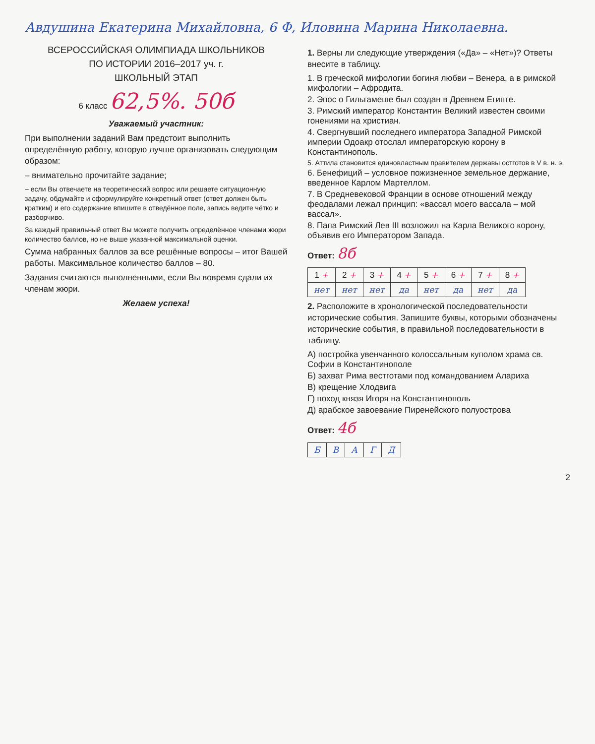Авдушина Екатерина Михайловна, 6 Ф, Иловина Марина Николаевна.
ВСЕРОССИЙСКАЯ ОЛИМПИАДА ШКОЛЬНИКОВ
ПО ИСТОРИИ 2016–2017 уч. г.
ШКОЛЬНЫЙ ЭТАП
6 класс 62,5%. 50б
Уважаемый участник:
При выполнении заданий Вам предстоит выполнить определённую работу, которую лучше организовать следующим образом:
– внимательно прочитайте задание;
– если Вы отвечаете на теоретический вопрос или решаете ситуационную задачу, обдумайте и сформулируйте конкретный ответ (ответ должен быть кратким) и его содержание впишите в отведённое поле, запись ведите чётко и разборчиво.
За каждый правильный ответ Вы можете получить определённое членами жюри количество баллов, но не выше указанной максимальной оценки.
Сумма набранных баллов за все решённые вопросы – итог Вашей работы. Максимальное количество баллов – 80.
Задания считаются выполненными, если Вы вовремя сдали их членам жюри.
Желаем успеха!
1. Верны ли следующие утверждения («Да» – «Нет»)? Ответы внесите в таблицу.
1. В греческой мифологии богиня любви – Венера, а в римской мифологии – Афродита.
2. Эпос о Гильгамеше был создан в Древнем Египте.
3. Римский император Константин Великий известен своими гонениями на христиан.
4. Свергнувший последнего императора Западной Римской империи Одоакр отослал императорскую корону в Константинополь.
5. Аттила становится единовластным правителем державы остготов в V в. н. э.
6. Бенефиций – условное пожизненное земельное держание, введенное Карлом Мартеллом.
7. В Средневековой Франции в основе отношений между феодалами лежал принцип: «вассал моего вассала – мой вассал».
8. Папа Римский Лев III возложил на Карла Великого корону, объявив его Императором Запада.
Ответ: 8б
| 1 + | 2 + | 3 + | 4 + | 5 + | 6 + | 7 + | 8 + |
| --- | --- | --- | --- | --- | --- | --- | --- |
| нет | нет | нет | да | нет | да | нет | да |
2. Расположите в хронологической последовательности исторические события. Запишите буквы, которыми обозначены исторические события, в правильной последовательности в таблицу.
А) постройка увенчанного колоссальным куполом храма св. Софии в Константинополе
Б) захват Рима вестготами под командованием Алариха
В) крещение Хлодвига
Г) поход князя Игоря на Константинополь
Д) арабское завоевание Пиренейского полуострова
Ответ: 4б
| Б | В | А | Г | Д |
2